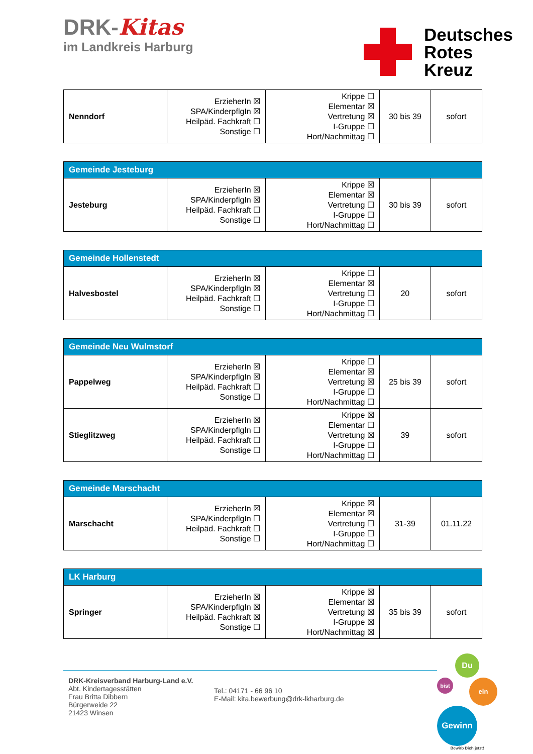DRK-Kitas
im Landkreis Harburg
Deutsches
Rotes
Kreuz
| Nenndorf | ErzieherIn ☒ SPA/KinderpflgIn ☒ Heilpäd. Fachkraft ☐ Sonstige ☐ | Krippe ☐ Elementar ☒ Vertretung ☒ I-Gruppe ☐ Hort/Nachmittag ☐ | 30 bis 39 | sofort |
| Gemeinde Jesteburg | | | | |
| Jesteburg | ErzieherIn ☒ SPA/KinderpflgIn ☒ Heilpäd. Fachkraft ☐ Sonstige ☐ | Krippe ☒ Elementar ☒ Vertretung ☐ I-Gruppe ☐ Hort/Nachmittag ☐ | 30 bis 39 | sofort |
| Gemeinde Hollenstedt | | | | |
| Halvesbostel | ErzieherIn ☒ SPA/KinderpflgIn ☒ Heilpäd. Fachkraft ☐ Sonstige ☐ | Krippe ☐ Elementar ☒ Vertretung ☐ I-Gruppe ☐ Hort/Nachmittag ☐ | 20 | sofort |
| Gemeinde Neu Wulmstorf | | | | |
| Pappelweg | ErzieherIn ☒ SPA/KinderpflgIn ☒ Heilpäd. Fachkraft ☐ Sonstige ☐ | Krippe ☐ Elementar ☒ Vertretung ☒ I-Gruppe ☐ Hort/Nachmittag ☐ | 25 bis 39 | sofort |
| Stieglitzweg | ErzieherIn ☒ SPA/KinderpflgIn ☐ Heilpäd. Fachkraft ☐ Sonstige ☐ | Krippe ☒ Elementar ☐ Vertretung ☒ I-Gruppe ☐ Hort/Nachmittag ☐ | 39 | sofort |
| Gemeinde Marschacht | | | | |
| Marschacht | ErzieherIn ☒ SPA/KinderpflgIn ☐ Heilpäd. Fachkraft ☐ Sonstige ☐ | Krippe ☒ Elementar ☒ Vertretung ☐ I-Gruppe ☐ Hort/Nachmittag ☐ | 31-39 | 01.11.22 |
| LK Harburg | | | | |
| Springer | ErzieherIn ☒ SPA/KinderpflgIn ☒ Heilpäd. Fachkraft ☒ Sonstige ☐ | Krippe ☒ Elementar ☒ Vertretung ☒ I-Gruppe ☒ Hort/Nachmittag ☒ | 35 bis 39 | sofort |
DRK-Kreisverband Harburg-Land e.V.
Abt. Kindertagesstätten
Frau Britta Dibbern
Bürgerweide 22
21423 Winsen
Tel.: 04171 - 66 96 10
E-Mail: kita.bewerbung@drk-lkharburg.de
Du
bist ein
Gewinn
Bewirb Dich jetzt!